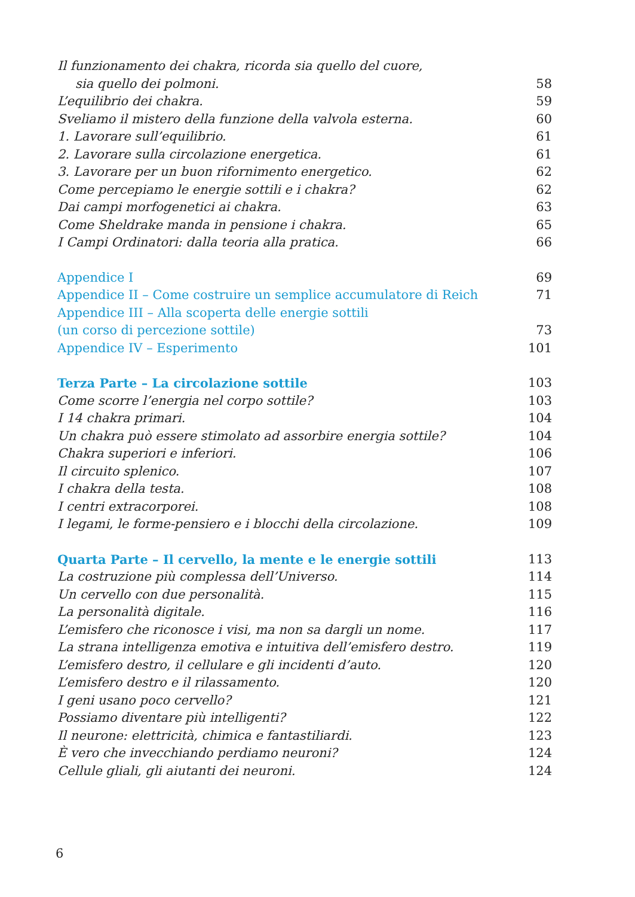| Il funzionamento dei chakra, ricorda sia quello del cuore, | |
| sia quello dei polmoni. | 58 |
| L’equilibrio dei chakra. | 59 |
| Sveliamo il mistero della funzione della valvola esterna. | 60 |
| 1. Lavorare sull’equilibrio. | 61 |
| 2. Lavorare sulla circolazione energetica. | 61 |
| 3. Lavorare per un buon rifornimento energetico. | 62 |
| Come percepiamo le energie sottili e i chakra? | 62 |
| Dai campi morfogenetici ai chakra. | 63 |
| Come Sheldrake manda in pensione i chakra. | 65 |
| I Campi Ordinatori: dalla teoria alla pratica. | 66 |
| Appendice I | 69 |
| Appendice II – Come costruire un semplice accumulatore di Reich | 71 |
| Appendice III – Alla scoperta delle energie sottili | |
| (un corso di percezione sottile) | 73 |
| Appendice IV – Esperimento | 101 |
| Terza Parte – La circolazione sottile | 103 |
| Come scorre l’energia nel corpo sottile? | 103 |
| I 14 chakra primari. | 104 |
| Un chakra può essere stimolato ad assorbire energia sottile? | 104 |
| Chakra superiori e inferiori. | 106 |
| Il circuito splenico. | 107 |
| I chakra della testa. | 108 |
| I centri extracorporei. | 108 |
| I legami, le forme-pensiero e i blocchi della circolazione. | 109 |
| Quarta Parte – Il cervello, la mente e le energie sottili | 113 |
| La costruzione più complessa dell’Universo. | 114 |
| Un cervello con due personalità. | 115 |
| La personalità digitale. | 116 |
| L’emisfero che riconosce i visi, ma non sa dargli un nome. | 117 |
| La strana intelligenza emotiva e intuitiva dell’emisfero destro. | 119 |
| L’emisfero destro, il cellulare e gli incidenti d’auto. | 120 |
| L’emisfero destro e il rilassamento. | 120 |
| I geni usano poco cervello? | 121 |
| Possiamo diventare più intelligenti? | 122 |
| Il neurone: elettricità, chimica e fantastiliardi. | 123 |
| È vero che invecchiando perdiamo neuroni? | 124 |
| Cellule gliali, gli aiutanti dei neuroni. | 124 |
6